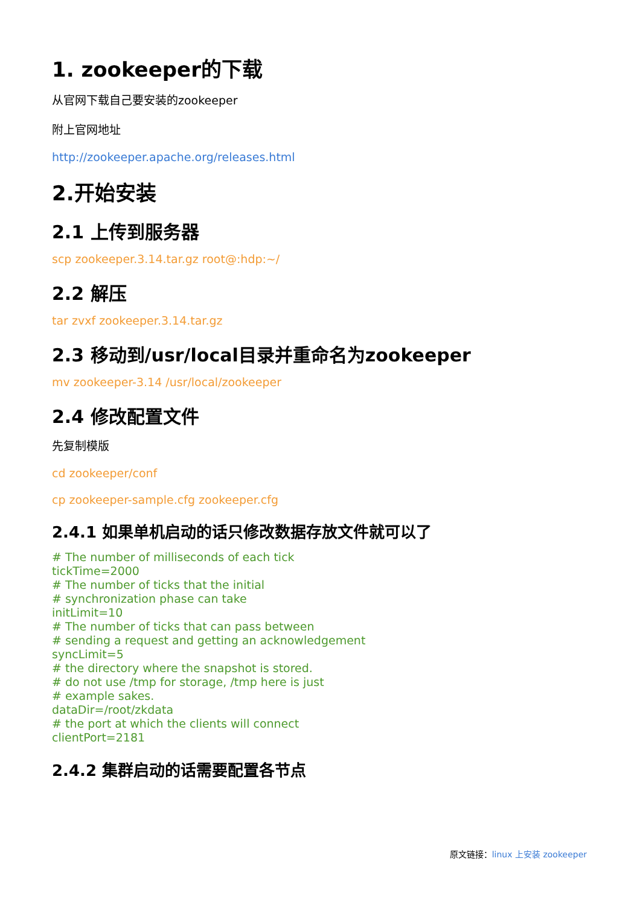1. zookeeper的下载
从官网下载自己要安装的zookeeper
附上官网地址
http://zookeeper.apache.org/releases.html
2.开始安装
2.1 上传到服务器
scp zookeeper.3.14.tar.gz root@:hdp:~/
2.2 解压
tar zvxf zookeeper.3.14.tar.gz
2.3 移动到/usr/local目录并重命名为zookeeper
mv zookeeper-3.14 /usr/local/zookeeper
2.4 修改配置文件
先复制模版
cd zookeeper/conf
cp zookeeper-sample.cfg zookeeper.cfg
2.4.1 如果单机启动的话只修改数据存放文件就可以了
# The number of milliseconds of each tick
tickTime=2000
# The number of ticks that the initial
# synchronization phase can take
initLimit=10
# The number of ticks that can pass between
# sending a request and getting an acknowledgement
syncLimit=5
# the directory where the snapshot is stored.
# do not use /tmp for storage, /tmp here is just
# example sakes.
dataDir=/root/zkdata
# the port at which the clients will connect
clientPort=2181
2.4.2 集群启动的话需要配置各节点
原文链接：linux 上安装 zookeeper